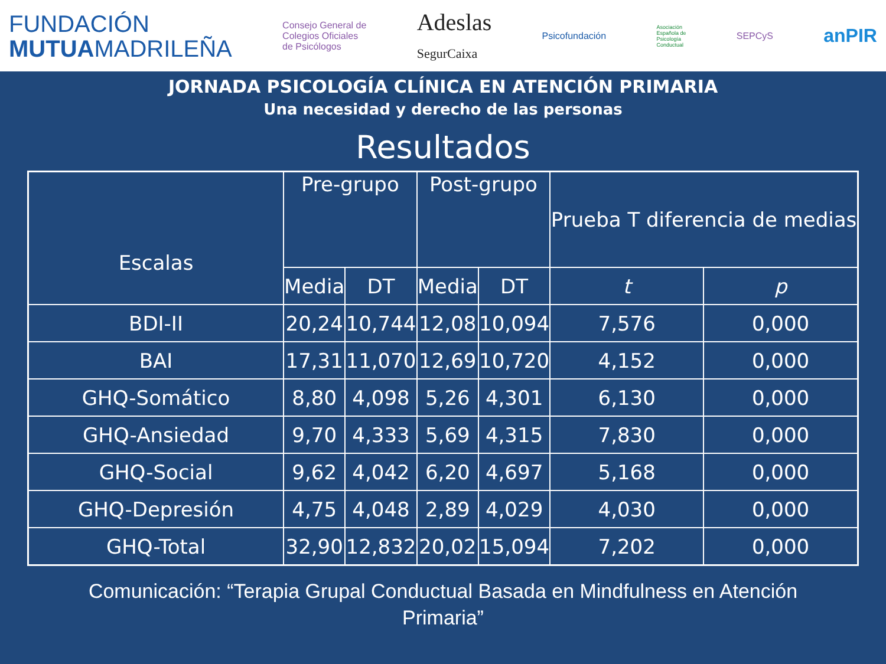FUNDACIÓN
MUTUAMADRILEÑA
Consejo General de
Colegios Oficiales
de Psicólogos
Adeslas
SegurCaixa
Psicofundación
Asociación
Española de
Psicología
Conductual
SEPCyS
anPIR
JORNADA PSICOLOGÍA CLÍNICA EN ATENCIÓN PRIMARIA
Una necesidad y derecho de las personas
Resultados
| Escalas | Pre-grupo | | Post-grupo | | Prueba T diferencia de medias | |
| --- | --- | --- | --- | --- | --- | --- |
| | Media | DT | Media | DT | t | p |
| BDI-II | 20,24 | 10,744 | 12,08 | 10,094 | 7,576 | 0,000 |
| BAI | 17,31 | 11,070 | 12,69 | 10,720 | 4,152 | 0,000 |
| GHQ-Somático | 8,80 | 4,098 | 5,26 | 4,301 | 6,130 | 0,000 |
| GHQ-Ansiedad | 9,70 | 4,333 | 5,69 | 4,315 | 7,830 | 0,000 |
| GHQ-Social | 9,62 | 4,042 | 6,20 | 4,697 | 5,168 | 0,000 |
| GHQ-Depresión | 4,75 | 4,048 | 2,89 | 4,029 | 4,030 | 0,000 |
| GHQ-Total | 32,90 | 12,832 | 20,02 | 15,094 | 7,202 | 0,000 |
Comunicación: “Terapia Grupal Conductual Basada en Mindfulness en Atención
Primaria”